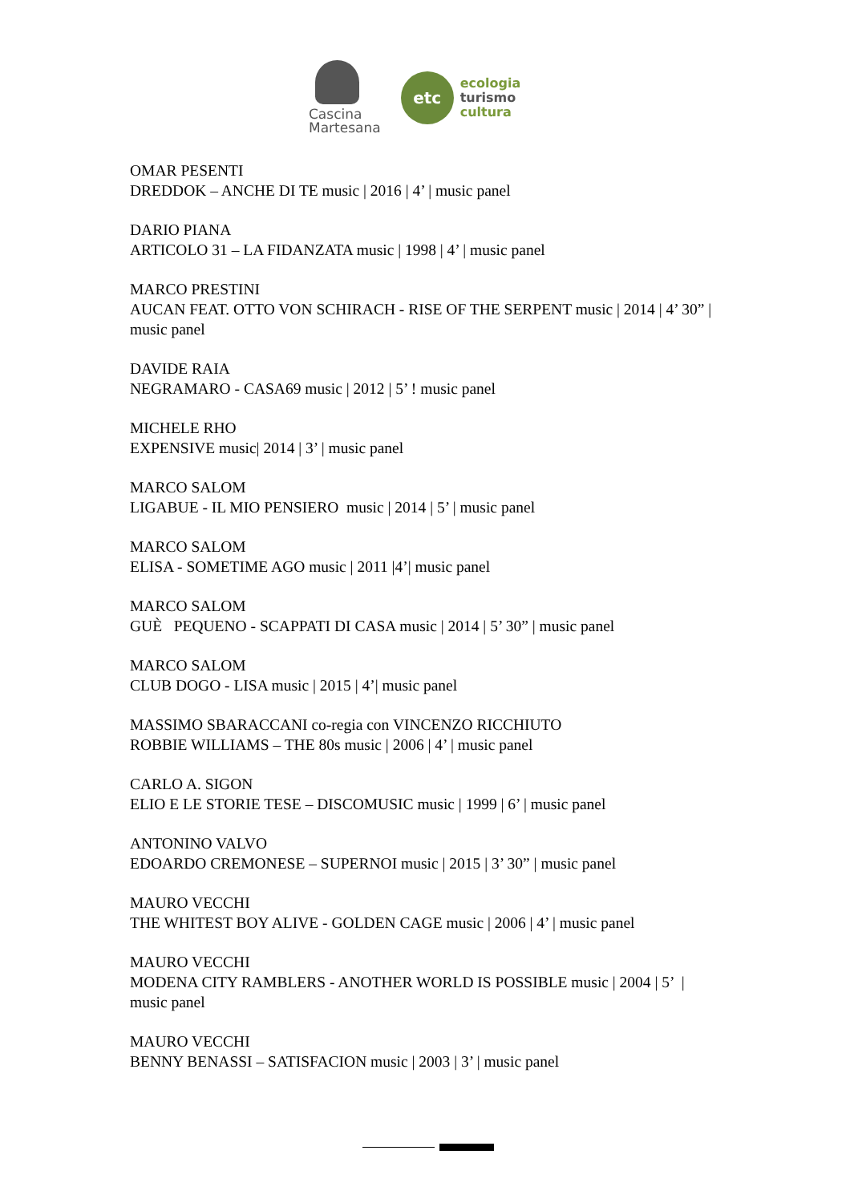Cascina
Martesana
etc
ecologia
turismo
cultura
OMAR PESENTI
DREDDOK – ANCHE DI TE music | 2016 | 4’ | music panel
DARIO PIANA
ARTICOLO 31 – LA FIDANZATA music | 1998 | 4’ | music panel
MARCO PRESTINI
AUCAN FEAT. OTTO VON SCHIRACH - RISE OF THE SERPENT music | 2014 | 4’ 30” | music panel
DAVIDE RAIA
NEGRAMARO - CASA69 music | 2012 | 5’ ! music panel
MICHELE RHO
EXPENSIVE music| 2014 | 3’ | music panel
MARCO SALOM
LIGABUE - IL MIO PENSIERO music | 2014 | 5’ | music panel
MARCO SALOM
ELISA - SOMETIME AGO music | 2011 |4’| music panel
MARCO SALOM
GUÈ PEQUENO - SCAPPATI DI CASA music | 2014 | 5’ 30” | music panel
MARCO SALOM
CLUB DOGO - LISA music | 2015 | 4’| music panel
MASSIMO SBARACCANI co-regia con VINCENZO RICCHIUTO
ROBBIE WILLIAMS – THE 80s music | 2006 | 4’ | music panel
CARLO A. SIGON
ELIO E LE STORIE TESE – DISCOMUSIC music | 1999 | 6’ | music panel
ANTONINO VALVO
EDOARDO CREMONESE – SUPERNOI music | 2015 | 3’ 30” | music panel
MAURO VECCHI
THE WHITEST BOY ALIVE - GOLDEN CAGE music | 2006 | 4’ | music panel
MAURO VECCHI
MODENA CITY RAMBLERS - ANOTHER WORLD IS POSSIBLE music | 2004 | 5’ | music panel
MAURO VECCHI
BENNY BENASSI – SATISFACION music | 2003 | 3’ | music panel